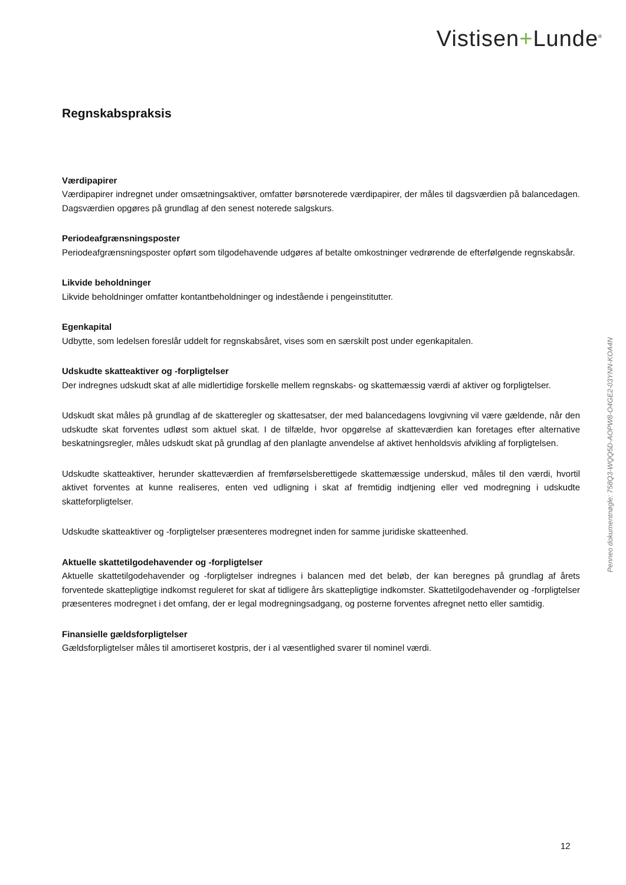Vistisen+Lunde<sup>®</sup>
Regnskabspraksis
Værdipapirer
Værdipapirer indregnet under omsætningsaktiver, omfatter børsnoterede værdipapirer, der måles til dagsværdien på balancedagen. Dagsværdien opgøres på grundlag af den senest noterede salgskurs.
Periodeafgrænsningsposter
Periodeafgrænsningsposter opført som tilgodehavende udgøres af betalte omkostninger vedrørende de efterfølgende regnskabsår.
Likvide beholdninger
Likvide beholdninger omfatter kontantbeholdninger og indestående i pengeinstitutter.
Egenkapital
Udbytte, som ledelsen foreslår uddelt for regnskabsåret, vises som en særskilt post under egenkapitalen.
Udskudte skatteaktiver og -forpligtelser
Der indregnes udskudt skat af alle midlertidige forskelle mellem regnskabs- og skattemæssig værdi af aktiver og forpligtelser.
Udskudt skat måles på grundlag af de skatteregler og skattesatser, der med balancedagens lovgivning vil være gældende, når den udskudte skat forventes udløst som aktuel skat. I de tilfælde, hvor opgørelse af skatteværdien kan foretages efter alternative beskatningsregler, måles udskudt skat på grundlag af den planlagte anvendelse af aktivet henholdsvis afvikling af forpligtelsen.
Udskudte skatteaktiver, herunder skatteværdien af fremførselsberettigede skattemæssige underskud, måles til den værdi, hvortil aktivet forventes at kunne realiseres, enten ved udligning i skat af fremtidig indtjening eller ved modregning i udskudte skatteforpligtelser.
Udskudte skatteaktiver og -forpligtelser præsenteres modregnet inden for samme juridiske skatteenhed.
Aktuelle skattetilgodehavender og -forpligtelser
Aktuelle skattetilgodehavender og -forpligtelser indregnes i balancen med det beløb, der kan beregnes på grundlag af årets forventede skattepligtige indkomst reguleret for skat af tidligere års skattepligtige indkomster. Skattetilgodehavender og -forpligtelser præsenteres modregnet i det omfang, der er legal modregningsadgang, og posterne forventes afregnet netto eller samtidig.
Finansielle gældsforpligtelser
Gældsforpligtelser måles til amortiseret kostpris, der i al væsentlighed svarer til nominel værdi.
Penneo dokumentnøgle: 758Q3-WQQ5D-AOPW8-O4GE2-03YNN-KOA4N
12